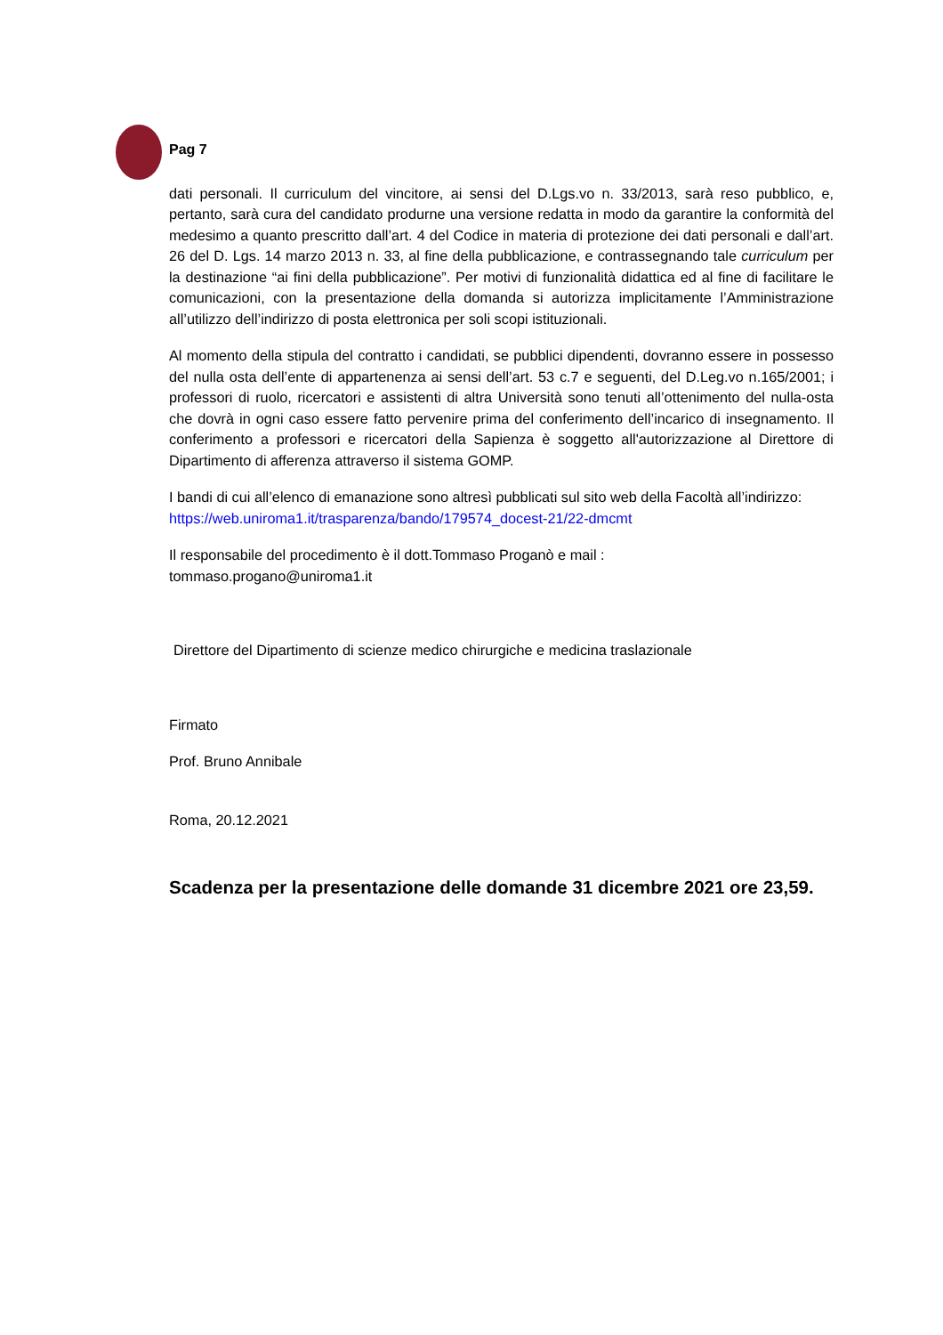Pag 7
dati personali. Il curriculum del vincitore, ai sensi del D.Lgs.vo n. 33/2013, sarà reso pubblico, e, pertanto, sarà cura del candidato produrne una versione redatta in modo da garantire la conformità del medesimo a quanto prescritto dall’art. 4 del Codice in materia di protezione dei dati personali e dall’art. 26 del D. Lgs. 14 marzo 2013 n. 33, al fine della pubblicazione, e contrassegnando tale curriculum per la destinazione “ai fini della pubblicazione”. Per motivi di funzionalità didattica ed al fine di facilitare le comunicazioni, con la presentazione della domanda si autorizza implicitamente l’Amministrazione all’utilizzo dell’indirizzo di posta elettronica per soli scopi istituzionali.
Al momento della stipula del contratto i candidati, se pubblici dipendenti, dovranno essere in possesso del nulla osta dell’ente di appartenenza ai sensi dell’art. 53 c.7 e seguenti, del D.Leg.vo n.165/2001; i professori di ruolo, ricercatori e assistenti di altra Università sono tenuti all’ottenimento del nulla-osta che dovrà in ogni caso essere fatto pervenire prima del conferimento dell’incarico di insegnamento. Il conferimento a professori e ricercatori della Sapienza è soggetto all'autorizzazione al Direttore di Dipartimento di afferenza attraverso il sistema GOMP.
I bandi di cui all’elenco di emanazione sono altresì pubblicati sul sito web della Facoltà all’indirizzo: https://web.uniroma1.it/trasparenza/bando/179574_docest-21/22-dmcmt
Il responsabile del procedimento è il dott.Tommaso Proganò e mail :
tommaso.progano@uniroma1.it
Direttore del Dipartimento di scienze medico chirurgiche e medicina traslazionale
Firmato
Prof. Bruno Annibale
Roma, 20.12.2021
Scadenza per la presentazione delle domande 31 dicembre 2021 ore 23,59.